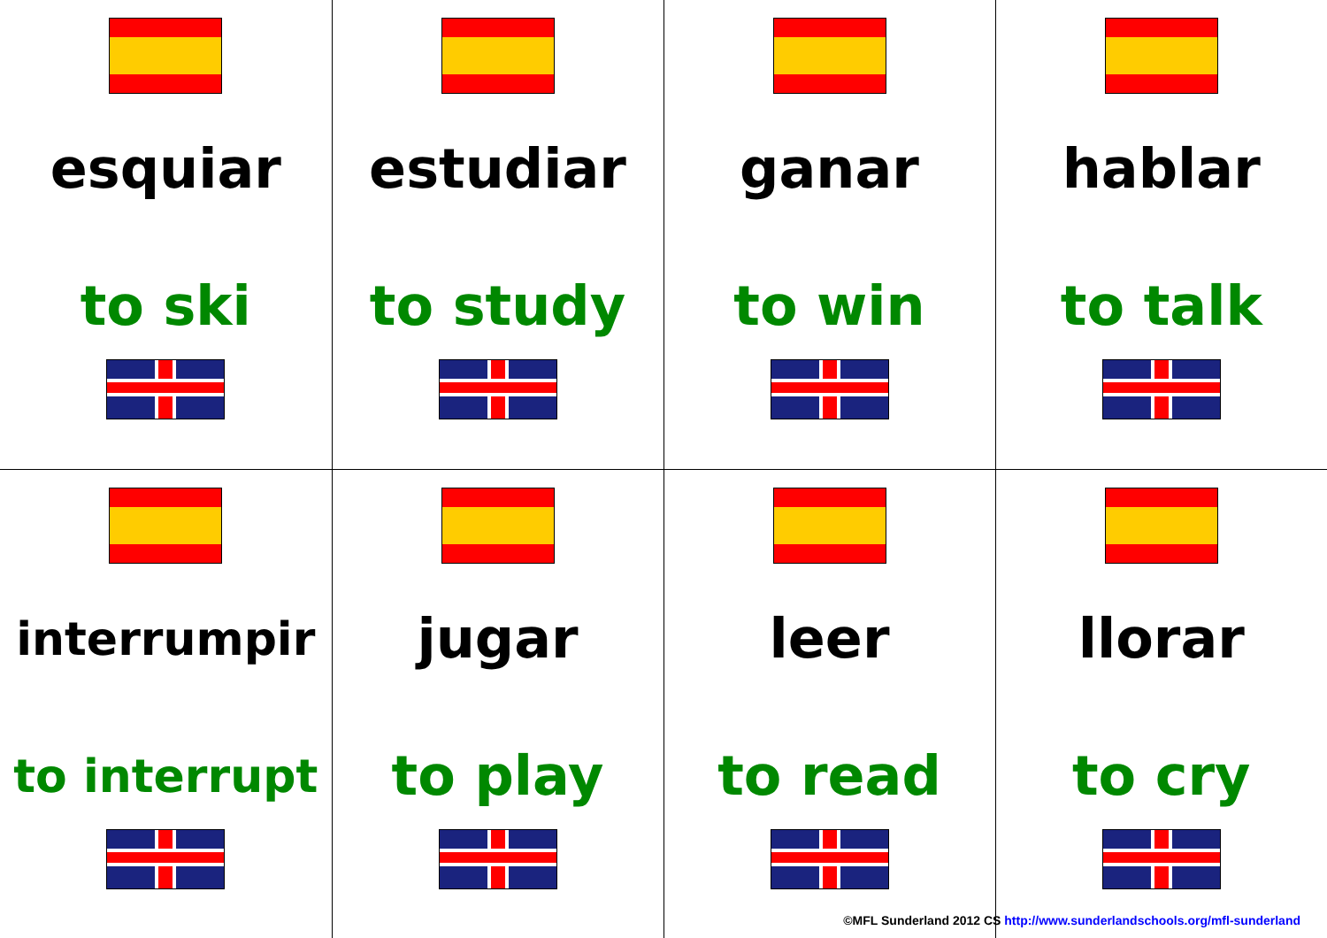| esquiar to ski | estudiar to study | ganar to win | hablar to talk |
| interrumpir to interrupt | jugar to play | leer to read | llorar to cry |
©MFL Sunderland 2012 CS http://www.sunderlandschools.org/mfl-sunderland